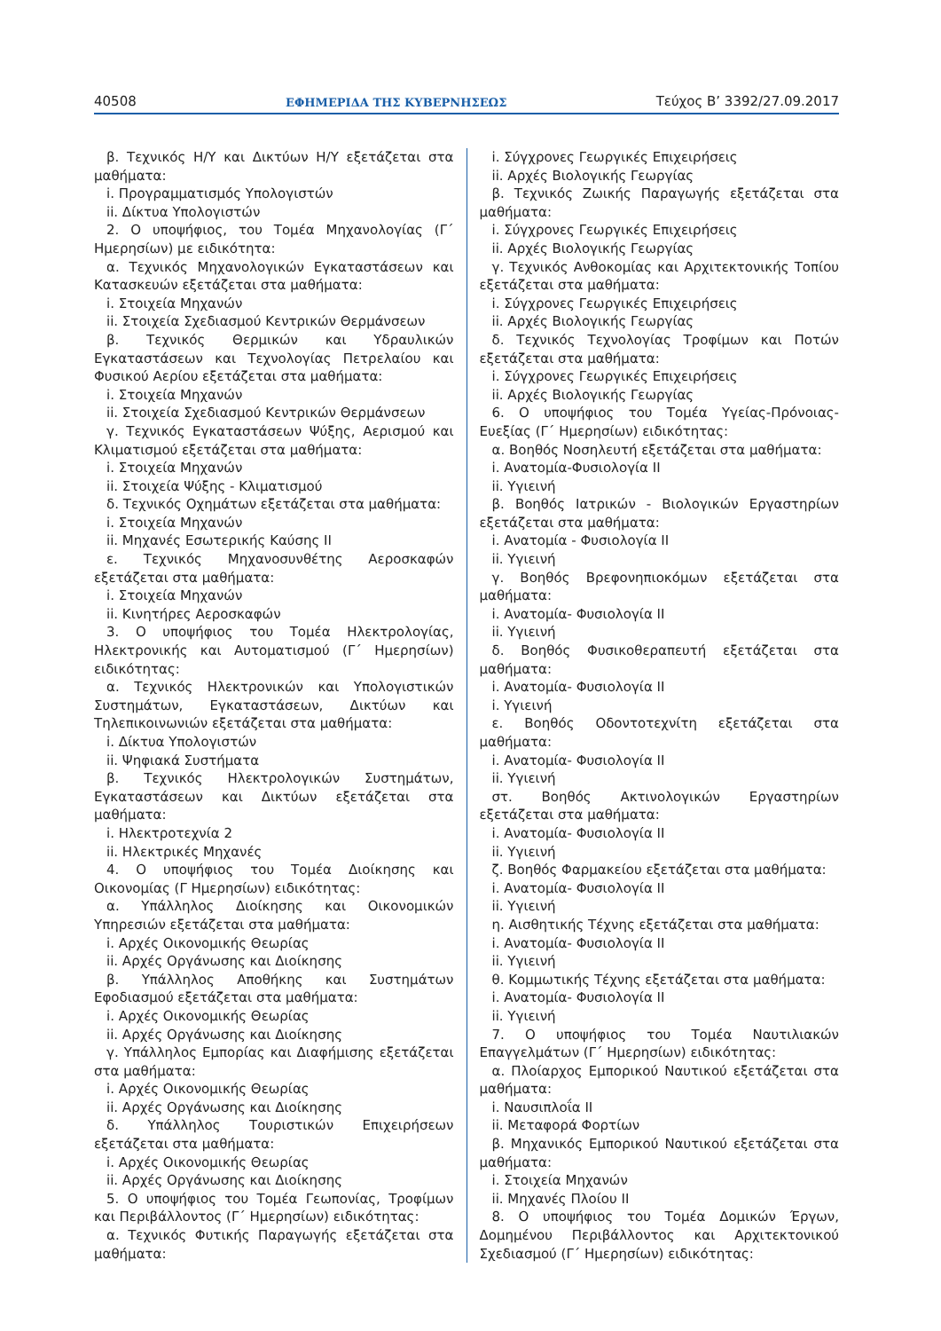40508 ΕΦΗΜΕΡΙΔΑ ΤΗΣ ΚΥΒΕΡΝΗΣΕΩΣ Τεύχος B’ 3392/27.09.2017
β. Τεχνικός Η/Υ και Δικτύων Η/Υ εξετάζεται στα μαθήματα:
i. Προγραμματισμός Υπολογιστών
ii. Δίκτυα Υπολογιστών
2. Ο υποψήφιος, του Τομέα Μηχανολογίας (Γ΄ Ημερησίων) με ειδικότητα:
α. Τεχνικός Μηχανολογικών Εγκαταστάσεων και Κατασκευών εξετάζεται στα μαθήματα:
i. Στοιχεία Μηχανών
ii. Στοιχεία Σχεδιασμού Κεντρικών Θερμάνσεων
β. Τεχνικός Θερμικών και Υδραυλικών Εγκαταστάσεων και Τεχνολογίας Πετρελαίου και Φυσικού Αερίου εξετάζεται στα μαθήματα:
i. Στοιχεία Μηχανών
ii. Στοιχεία Σχεδιασμού Κεντρικών Θερμάνσεων
γ. Τεχνικός Εγκαταστάσεων Ψύξης, Αερισμού και Κλιματισμού εξετάζεται στα μαθήματα:
i. Στοιχεία Μηχανών
ii. Στοιχεία Ψύξης - Κλιματισμού
δ. Τεχνικός Οχημάτων εξετάζεται στα μαθήματα:
i. Στοιχεία Μηχανών
ii. Μηχανές Εσωτερικής Καύσης ΙΙ
ε. Τεχνικός Μηχανοσυνθέτης Αεροσκαφών εξετάζεται στα μαθήματα:
i. Στοιχεία Μηχανών
ii. Κινητήρες Αεροσκαφών
3. Ο υποψήφιος του Τομέα Ηλεκτρολογίας, Ηλεκτρονικής και Αυτοματισμού (Γ΄ Ημερησίων) ειδικότητας:
α. Τεχνικός Ηλεκτρονικών και Υπολογιστικών Συστημάτων, Εγκαταστάσεων, Δικτύων και Τηλεπικοινωνιών εξετάζεται στα μαθήματα:
i. Δίκτυα Υπολογιστών
ii. Ψηφιακά Συστήματα
β. Τεχνικός Ηλεκτρολογικών Συστημάτων, Εγκαταστάσεων και Δικτύων εξετάζεται στα μαθήματα:
i. Ηλεκτροτεχνία 2
ii. Ηλεκτρικές Μηχανές
4. Ο υποψήφιος του Τομέα Διοίκησης και Οικονομίας (Γ Ημερησίων) ειδικότητας:
α. Υπάλληλος Διοίκησης και Οικονομικών Υπηρεσιών εξετάζεται στα μαθήματα:
i. Αρχές Οικονομικής Θεωρίας
ii. Αρχές Οργάνωσης και Διοίκησης
β. Υπάλληλος Αποθήκης και Συστημάτων Εφοδιασμού εξετάζεται στα μαθήματα:
i. Αρχές Οικονομικής Θεωρίας
ii. Αρχές Οργάνωσης και Διοίκησης
γ. Υπάλληλος Εμπορίας και Διαφήμισης εξετάζεται στα μαθήματα:
i. Αρχές Οικονομικής Θεωρίας
ii. Αρχές Οργάνωσης και Διοίκησης
δ. Υπάλληλος Τουριστικών Επιχειρήσεων εξετάζεται στα μαθήματα:
i. Αρχές Οικονομικής Θεωρίας
ii. Αρχές Οργάνωσης και Διοίκησης
5. Ο υποψήφιος του Τομέα Γεωπονίας, Τροφίμων και Περιβάλλοντος (Γ΄ Ημερησίων) ειδικότητας:
α. Τεχνικός Φυτικής Παραγωγής εξετάζεται στα μαθήματα:
i. Σύγχρονες Γεωργικές Επιχειρήσεις
ii. Αρχές Βιολογικής Γεωργίας
β. Τεχνικός Ζωικής Παραγωγής εξετάζεται στα μαθήματα:
i. Σύγχρονες Γεωργικές Επιχειρήσεις
ii. Αρχές Βιολογικής Γεωργίας
γ. Τεχνικός Ανθοκομίας και Αρχιτεκτονικής Τοπίου εξετάζεται στα μαθήματα:
i. Σύγχρονες Γεωργικές Επιχειρήσεις
ii. Αρχές Βιολογικής Γεωργίας
δ. Τεχνικός Τεχνολογίας Τροφίμων και Ποτών εξετάζεται στα μαθήματα:
i. Σύγχρονες Γεωργικές Επιχειρήσεις
ii. Αρχές Βιολογικής Γεωργίας
6. Ο υποψήφιος του Τομέα Υγείας-Πρόνοιας-Ευεξίας (Γ΄ Ημερησίων) ειδικότητας:
α. Βοηθός Νοσηλευτή εξετάζεται στα μαθήματα:
i. Ανατομία-Φυσιολογία ΙΙ
ii. Υγιεινή
β. Βοηθός Ιατρικών - Βιολογικών Εργαστηρίων εξετάζεται στα μαθήματα:
i. Ανατομία - Φυσιολογία ΙΙ
ii. Υγιεινή
γ. Βοηθός Βρεφονηπιοκόμων εξετάζεται στα μαθήματα:
i. Ανατομία- Φυσιολογία ΙΙ
ii. Υγιεινή
δ. Βοηθός Φυσικοθεραπευτή εξετάζεται στα μαθήματα:
i. Ανατομία- Φυσιολογία ΙΙ
i. Υγιεινή
ε. Βοηθός Οδοντοτεχνίτη εξετάζεται στα μαθήματα:
i. Ανατομία- Φυσιολογία ΙΙ
ii. Υγιεινή
στ. Βοηθός Ακτινολογικών Εργαστηρίων εξετάζεται στα μαθήματα:
i. Ανατομία- Φυσιολογία ΙΙ
ii. Υγιεινή
ζ. Βοηθός Φαρμακείου εξετάζεται στα μαθήματα:
i. Ανατομία- Φυσιολογία ΙΙ
ii. Υγιεινή
η. Αισθητικής Τέχνης εξετάζεται στα μαθήματα:
i. Ανατομία- Φυσιολογία ΙΙ
ii. Υγιεινή
θ. Κομμωτικής Τέχνης εξετάζεται στα μαθήματα:
i. Ανατομία- Φυσιολογία ΙΙ
ii. Υγιεινή
7. Ο υποψήφιος του Τομέα Ναυτιλιακών Επαγγελμάτων (Γ΄ Ημερησίων) ειδικότητας:
α. Πλοίαρχος Εμπορικού Ναυτικού εξετάζεται στα μαθήματα:
i. Ναυσιπλοΐα ΙΙ
ii. Μεταφορά Φορτίων
β. Μηχανικός Εμπορικού Ναυτικού εξετάζεται στα μαθήματα:
i. Στοιχεία Μηχανών
ii. Μηχανές Πλοίου ΙΙ
8. Ο υποψήφιος του Τομέα Δομικών Έργων, Δομημένου Περιβάλλοντος και Αρχιτεκτονικού Σχεδιασμού (Γ΄ Ημερησίων) ειδικότητας: